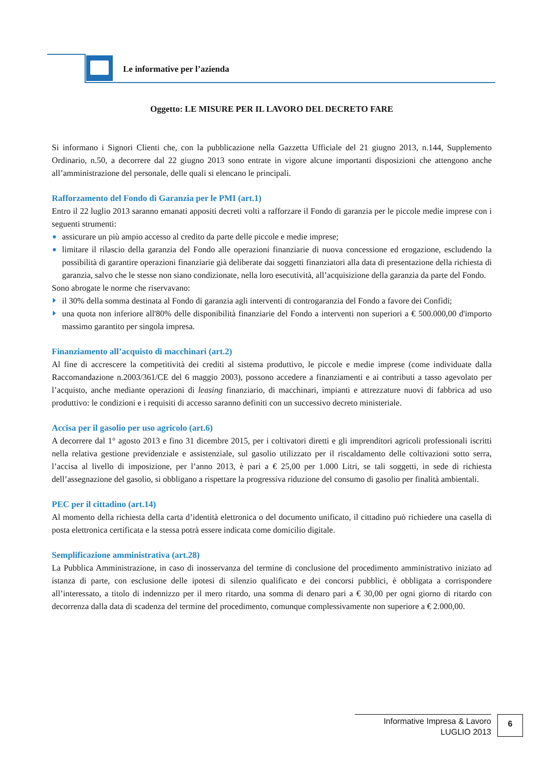Le informative per l’azienda
Oggetto: LE MISURE PER IL LAVORO DEL DECRETO FARE
Si informano i Signori Clienti che, con la pubblicazione nella Gazzetta Ufficiale del 21 giugno 2013, n.144, Supplemento Ordinario, n.50, a decorrere dal 22 giugno 2013 sono entrate in vigore alcune importanti disposizioni che attengono anche all’amministrazione del personale, delle quali si elencano le principali.
Rafforzamento del Fondo di Garanzia per le PMI (art.1)
Entro il 22 luglio 2013 saranno emanati appositi decreti volti a rafforzare il Fondo di garanzia per le piccole medie imprese con i seguenti strumenti:
assicurare un più ampio accesso al credito da parte delle piccole e medie imprese;
limitare il rilascio della garanzia del Fondo alle operazioni finanziarie di nuova concessione ed erogazione, escludendo la possibilità di garantire operazioni finanziarie già deliberate dai soggetti finanziatori alla data di presentazione della richiesta di garanzia, salvo che le stesse non siano condizionate, nella loro esecutività, all’acquisizione della garanzia da parte del Fondo.
Sono abrogate le norme che riservavano:
il 30% della somma destinata al Fondo di garanzia agli interventi di controgaranzia del Fondo a favore dei Confidi;
una quota non inferiore all'80% delle disponibilità finanziarie del Fondo a interventi non superiori a € 500.000,00 d'importo massimo garantito per singola impresa.
Finanziamento all’acquisto di macchinari (art.2)
Al fine di accrescere la competitività dei crediti al sistema produttivo, le piccole e medie imprese (come individuate dalla Raccomandazione n.2003/361/CE del 6 maggio 2003), possono accedere a finanziamenti e ai contributi a tasso agevolato per l’acquisto, anche mediante operazioni di leasing finanziario, di macchinari, impianti e attrezzature nuovi di fabbrica ad uso produttivo: le condizioni e i requisiti di accesso saranno definiti con un successivo decreto ministeriale.
Accisa per il gasolio per uso agricolo (art.6)
A decorrere dal 1° agosto 2013 e fino 31 dicembre 2015, per i coltivatori diretti e gli imprenditori agricoli professionali iscritti nella relativa gestione previdenziale e assistenziale, sul gasolio utilizzato per il riscaldamento delle coltivazioni sotto serra, l’accisa al livello di imposizione, per l’anno 2013, è pari a € 25,00 per 1.000 Litri, se tali soggetti, in sede di richiesta dell’assegnazione del gasolio, si obbligano a rispettare la progressiva riduzione del consumo di gasolio per finalità ambientali.
PEC per il cittadino (art.14)
Al momento della richiesta della carta d’identità elettronica o del documento unificato, il cittadino può richiedere una casella di posta elettronica certificata e la stessa potrà essere indicata come domicilio digitale.
Semplificazione amministrativa (art.28)
La Pubblica Amministrazione, in caso di inosservanza del termine di conclusione del procedimento amministrativo iniziato ad istanza di parte, con esclusione delle ipotesi di silenzio qualificato e dei concorsi pubblici, è obbligata a corrispondere all’interessato, a titolo di indennizzo per il mero ritardo, una somma di denaro pari a € 30,00 per ogni giorno di ritardo con decorrenza dalla data di scadenza del termine del procedimento, comunque complessivamente non superiore a € 2.000,00.
Informative Impresa & Lavoro
LUGLIO 2013
6